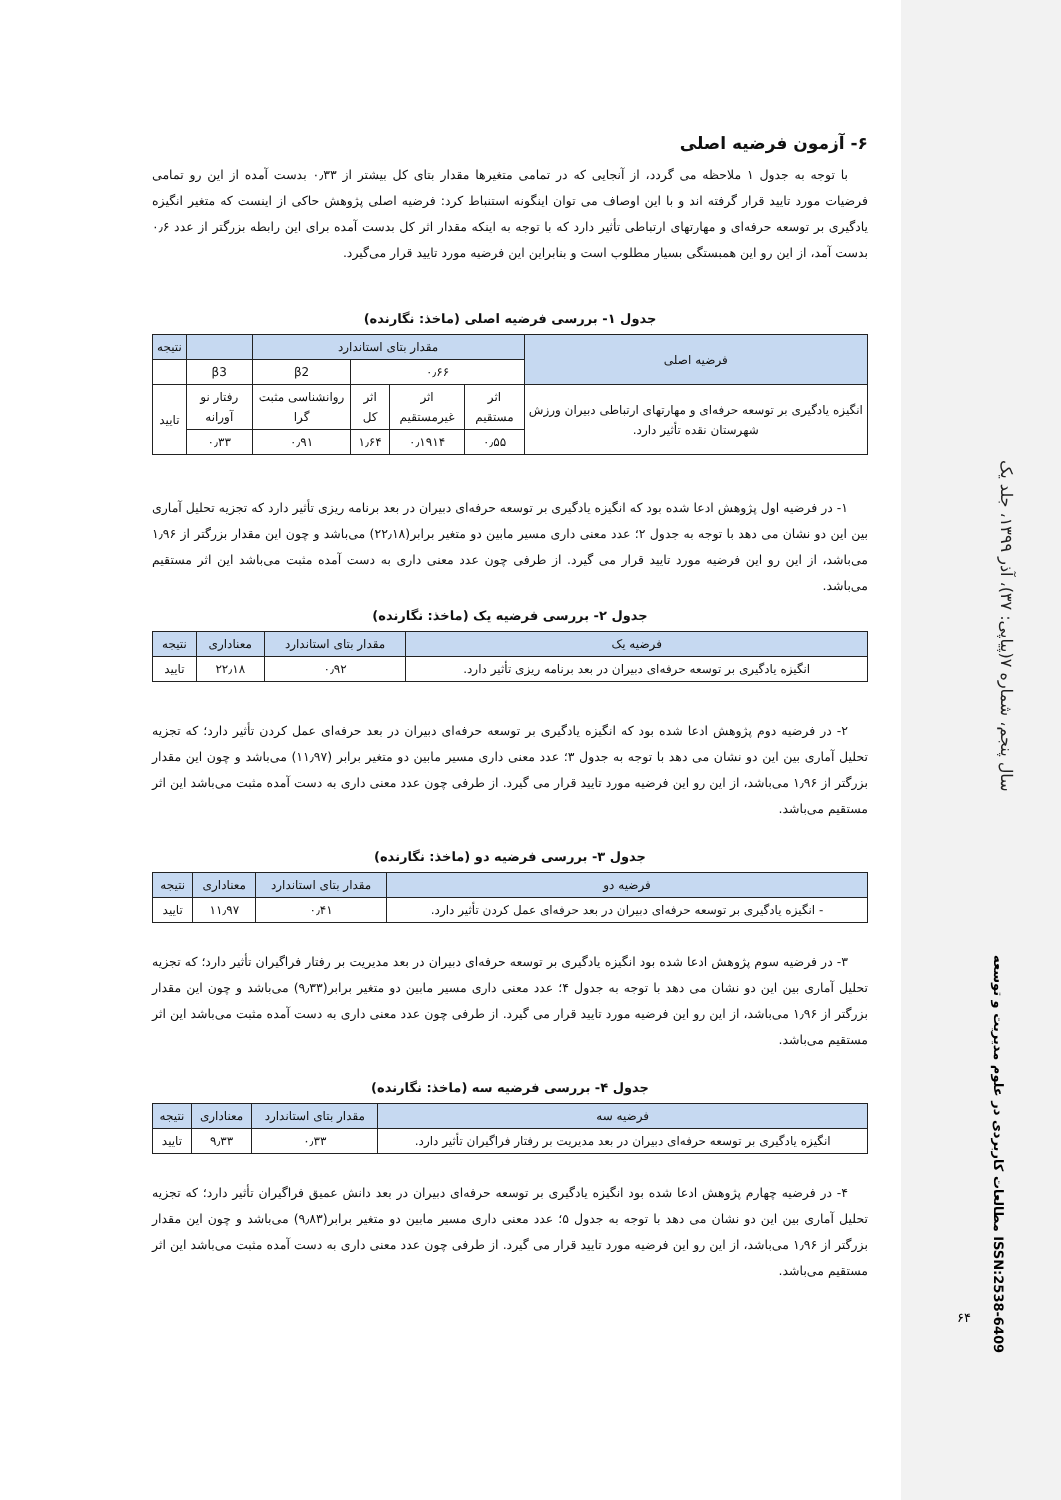سال پنجم، شماره ۷(پیاپی: ۳۷)، آذر ۱۳۹۹، جلد یک
مطالعات کاربردی در علوم مدیریت و توسعه ISSN:2538-6409
۶۴
۶- آزمون فرضیه اصلی
با توجه به جدول ۱ ملاحظه می گردد، از آنجایی که در تمامی متغیرها مقدار بتای کل بیشتر از ۰٫۳۳ بدست آمده از این رو تمامی فرضیات مورد تایید قرار گرفته اند و با این اوصاف می توان اینگونه استنباط کرد: فرضیه اصلی پژوهش حاکی از اینست که متغیر انگیزه یادگیری بر توسعه حرفه‌ای و مهارتهای ارتباطی تأثیر دارد که با توجه به اینکه مقدار اثر کل بدست آمده برای این رابطه بزرگتر از عدد ۰٫۶ بدست آمد، از این رو این همبستگی بسیار مطلوب است و بنابراین این فرضیه مورد تایید قرار می‌گیرد.
جدول ۱- بررسی فرضیه اصلی (ماخذ: نگارنده)
| فرضیه اصلی | مقدار بتای استاندارد | | | | | نتیجه |
| --- | --- | --- | --- | --- | --- | --- |
| | ۰٫۶۶ | | | β2 | β3 | |
| انگیزه یادگیری بر توسعه حرفه‌ای و مهارتهای ارتباطی دبیران ورزش شهرستان نقده تأثیر دارد. | اثر مستقیم | اثر غیرمستقیم | اثر کل | روانشناسی مثبت گرا | رفتار نو آورانه | تایید |
| | ۰٫۵۵ | ۰٫۱۹۱۴ | ۱٫۶۴ | ۰٫۹۱ | ۰٫۳۳ | |
۱- در فرضیه اول پژوهش ادعا شده بود که انگیزه یادگیری بر توسعه حرفه‌ای دبیران در بعد برنامه ریزی تأثیر دارد که تجزیه تحلیل آماری بین این دو نشان می دهد با توجه به جدول ۲؛ عدد معنی داری مسیر مابین دو متغیر برابر(۲۲٫۱۸) می‌باشد و چون این مقدار بزرگتر از ۱٫۹۶ می‌باشد، از این رو این فرضیه مورد تایید قرار می گیرد. از طرفی چون عدد معنی داری به دست آمده مثبت می‌باشد این اثر مستقیم می‌باشد.
جدول ۲- بررسی فرضیه یک (ماخذ: نگارنده)
| فرضیه یک | مقدار بتای استاندارد | معناداری | نتیجه |
| --- | --- | --- | --- |
| انگیزه یادگیری بر توسعه حرفه‌ای دبیران در بعد برنامه ریزی تأثیر دارد. | ۰٫۹۲ | ۲۲٫۱۸ | تایید |
۲- در فرضیه دوم پژوهش ادعا شده بود که انگیزه یادگیری بر توسعه حرفه‌ای دبیران در بعد حرفه‌ای عمل کردن تأثیر دارد؛ که تجزیه تحلیل آماری بین این دو نشان می دهد با توجه به جدول ۳؛ عدد معنی داری مسیر مابین دو متغیر برابر (۱۱٫۹۷) می‌باشد و چون این مقدار بزرگتر از ۱٫۹۶ می‌باشد، از این رو این فرضیه مورد تایید قرار می گیرد. از طرفی چون عدد معنی داری به دست آمده مثبت می‌باشد این اثر مستقیم می‌باشد.
جدول ۳- بررسی فرضیه دو (ماخذ: نگارنده)
| فرضیه دو | مقدار بتای استاندارد | معناداری | نتیجه |
| --- | --- | --- | --- |
| - انگیزه یادگیری بر توسعه حرفه‌ای دبیران در بعد حرفه‌ای عمل کردن تأثیر دارد. | ۰٫۴۱ | ۱۱٫۹۷ | تایید |
۳- در فرضیه سوم پژوهش ادعا شده بود انگیزه یادگیری بر توسعه حرفه‌ای دبیران در بعد مدیریت بر رفتار فراگیران تأثیر دارد؛ که تجزیه تحلیل آماری بین این دو نشان می دهد با توجه به جدول ۴؛ عدد معنی داری مسیر مابین دو متغیر برابر(۹٫۳۳) می‌باشد و چون این مقدار بزرگتر از ۱٫۹۶ می‌باشد، از این رو این فرضیه مورد تایید قرار می گیرد. از طرفی چون عدد معنی داری به دست آمده مثبت می‌باشد این اثر مستقیم می‌باشد.
جدول ۴- بررسی فرضیه سه (ماخذ: نگارنده)
| فرضیه سه | مقدار بتای استاندارد | معناداری | نتیجه |
| --- | --- | --- | --- |
| انگیزه یادگیری بر توسعه حرفه‌ای دبیران در بعد مدیریت بر رفتار فراگیران تأثیر دارد. | ۰٫۳۳ | ۹٫۳۳ | تایید |
۴- در فرضیه چهارم پژوهش ادعا شده بود انگیزه یادگیری بر توسعه حرفه‌ای دبیران در بعد دانش عمیق فراگیران تأثیر دارد؛ که تجزیه تحلیل آماری بین این دو نشان می دهد با توجه به جدول ۵؛ عدد معنی داری مسیر مابین دو متغیر برابر(۹٫۸۳) می‌باشد و چون این مقدار بزرگتر از ۱٫۹۶ می‌باشد، از این رو این فرضیه مورد تایید قرار می گیرد. از طرفی چون عدد معنی داری به دست آمده مثبت می‌باشد این اثر مستقیم می‌باشد.